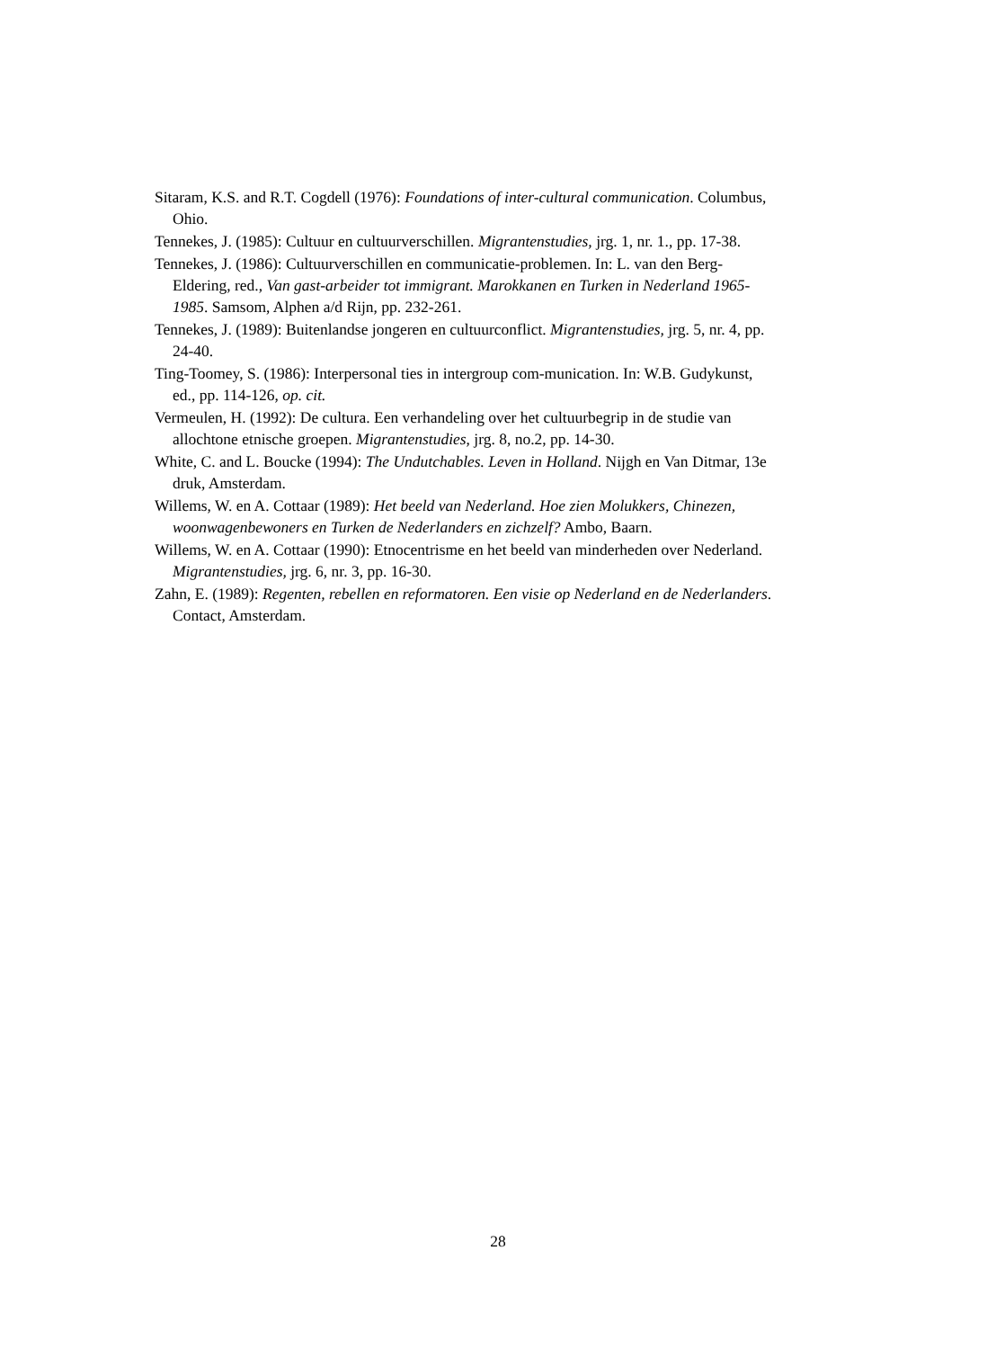Sitaram, K.S. and R.T. Cogdell (1976): Foundations of inter-cultural communication. Columbus, Ohio.
Tennekes, J. (1985): Cultuur en cultuurverschillen. Migrantenstudies, jrg. 1, nr. 1., pp. 17-38.
Tennekes, J. (1986): Cultuurverschillen en communicatie-problemen. In: L. van den Berg-Eldering, red., Van gast-arbeider tot immigrant. Marokkanen en Turken in Nederland 1965-1985. Samsom, Alphen a/d Rijn, pp. 232-261.
Tennekes, J. (1989): Buitenlandse jongeren en cultuurconflict. Migrantenstudies, jrg. 5, nr. 4, pp. 24-40.
Ting-Toomey, S. (1986): Interpersonal ties in intergroup com-munication. In: W.B. Gudykunst, ed., pp. 114-126, op. cit.
Vermeulen, H. (1992): De cultura. Een verhandeling over het cultuurbegrip in de studie van allochtone etnische groepen. Migrantenstudies, jrg. 8, no.2, pp. 14-30.
White, C. and L. Boucke (1994): The Undutchables. Leven in Holland. Nijgh en Van Ditmar, 13e druk, Amsterdam.
Willems, W. en A. Cottaar (1989): Het beeld van Nederland. Hoe zien Molukkers, Chinezen, woonwagenbewoners en Turken de Nederlanders en zichzelf? Ambo, Baarn.
Willems, W. en A. Cottaar (1990): Etnocentrisme en het beeld van minderheden over Nederland. Migrantenstudies, jrg. 6, nr. 3, pp. 16-30.
Zahn, E. (1989): Regenten, rebellen en reformatoren. Een visie op Nederland en de Nederlanders. Contact, Amsterdam.
28